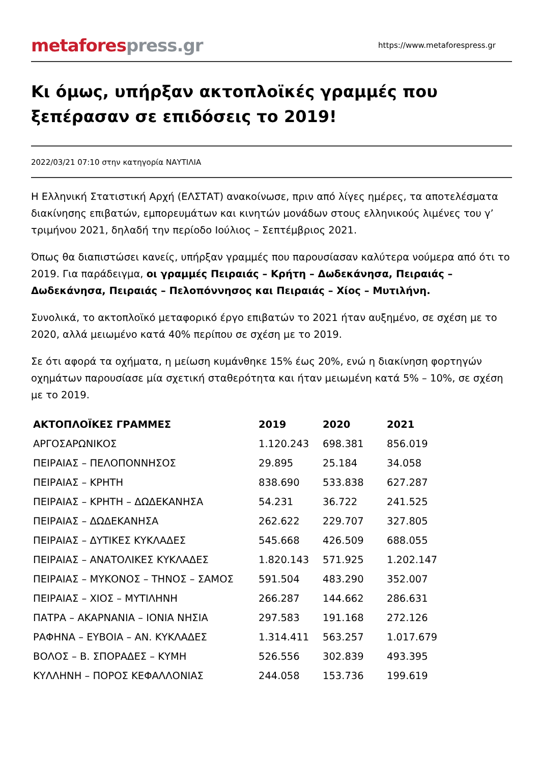metafores press.gr
https://www.metaforespress.gr
Κι όμως, υπήρξαν ακτοπλοϊκές γραμμές που ξεπέρασαν σε επιδόσεις το 2019!
2022/03/21 07:10 στην κατηγορία ΝΑΥΤΙΛΙΑ
Η Ελληνική Στατιστική Αρχή (ΕΛΣΤΑΤ) ανακοίνωσε, πριν από λίγες ημέρες, τα αποτελέσματα διακίνησης επιβατών, εμπορευμάτων και κινητών μονάδων στους ελληνικούς λιμένες του γ’ τριμήνου 2021, δηλαδή την περίοδο Ιούλιος – Σεπτέμβριος 2021.
Όπως θα διαπιστώσει κανείς, υπήρξαν γραμμές που παρουσίασαν καλύτερα νούμερα από ότι το 2019. Για παράδειγμα, οι γραμμές Πειραιάς – Κρήτη – Δωδεκάνησα, Πειραιάς – Δωδεκάνησα, Πειραιάς – Πελοπόννησος και Πειραιάς – Χίος – Μυτιλήνη.
Συνολικά, το ακτοπλοϊκό μεταφορικό έργο επιβατών το 2021 ήταν αυξημένο, σε σχέση με το 2020, αλλά μειωμένο κατά 40% περίπου σε σχέση με το 2019.
Σε ότι αφορά τα οχήματα, η μείωση κυμάνθηκε 15% έως 20%, ενώ η διακίνηση φορτηγών οχημάτων παρουσίασε μία σχετική σταθερότητα και ήταν μειωμένη κατά 5% – 10%, σε σχέση με το 2019.
| ΑΚΤΟΠΛΟΪΚΕΣ ΓΡΑΜΜΕΣ | 2019 | 2020 | 2021 |
| --- | --- | --- | --- |
| ΑΡΓΟΣΑΡΩΝΙΚΟΣ | 1.120.243 | 698.381 | 856.019 |
| ΠΕΙΡΑΙΑΣ – ΠΕΛΟΠΟΝΝΗΣΟΣ | 29.895 | 25.184 | 34.058 |
| ΠΕΙΡΑΙΑΣ – ΚΡΗΤΗ | 838.690 | 533.838 | 627.287 |
| ΠΕΙΡΑΙΑΣ – ΚΡΗΤΗ – ΔΩΔΕΚΑΝΗΣΑ | 54.231 | 36.722 | 241.525 |
| ΠΕΙΡΑΙΑΣ – ΔΩΔΕΚΑΝΗΣΑ | 262.622 | 229.707 | 327.805 |
| ΠΕΙΡΑΙΑΣ – ΔΥΤΙΚΕΣ ΚΥΚΛΑΔΕΣ | 545.668 | 426.509 | 688.055 |
| ΠΕΙΡΑΙΑΣ – ΑΝΑΤΟΛΙΚΕΣ ΚΥΚΛΑΔΕΣ | 1.820.143 | 571.925 | 1.202.147 |
| ΠΕΙΡΑΙΑΣ – ΜΥΚΟΝΟΣ – ΤΗΝΟΣ – ΣΑΜΟΣ | 591.504 | 483.290 | 352.007 |
| ΠΕΙΡΑΙΑΣ – ΧΙΟΣ – ΜΥΤΙΛΗΝΗ | 266.287 | 144.662 | 286.631 |
| ΠΑΤΡΑ – ΑΚΑΡΝΑΝΙΑ – ΙΟΝΙΑ ΝΗΣΙΑ | 297.583 | 191.168 | 272.126 |
| ΡΑΦΗΝΑ – ΕΥΒΟΙΑ – ΑΝ. ΚΥΚΛΑΔΕΣ | 1.314.411 | 563.257 | 1.017.679 |
| ΒΟΛΟΣ – Β. ΣΠΟΡΑΔΕΣ – ΚΥΜΗ | 526.556 | 302.839 | 493.395 |
| ΚΥΛΛΗΝΗ – ΠΟΡΟΣ ΚΕΦΑΛΛΟΝΙΑΣ | 244.058 | 153.736 | 199.619 |